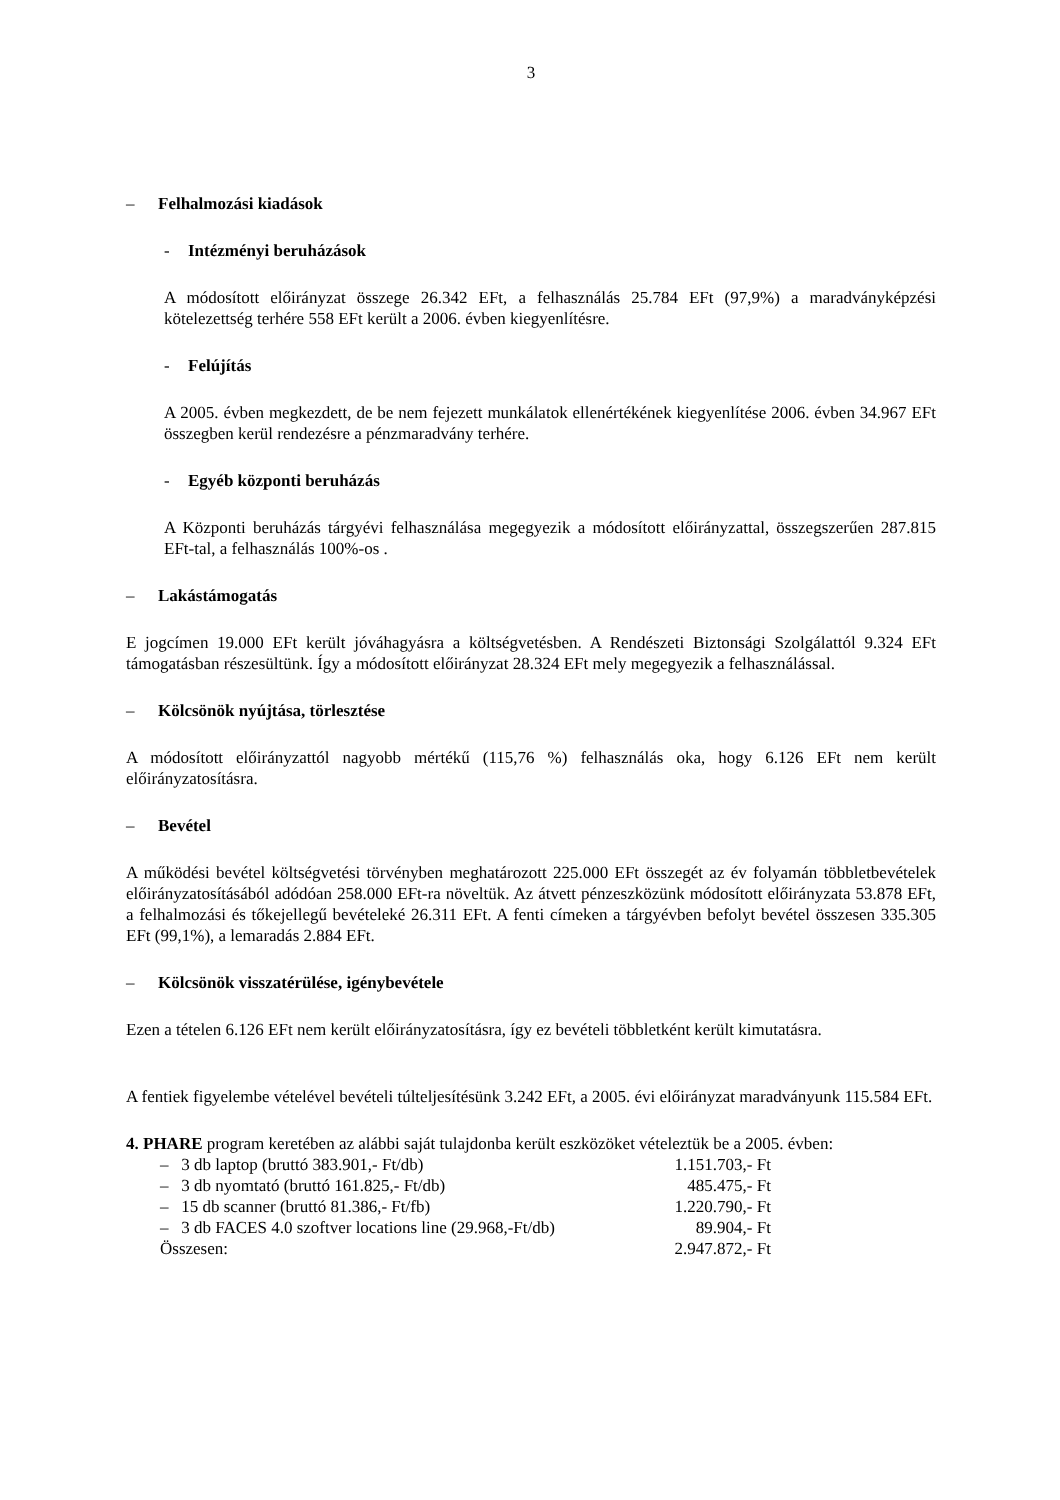3
– Felhalmozási kiadások
- Intézményi beruházások
A módosított előirányzat összege 26.342 EFt, a felhasználás 25.784 EFt (97,9%) a maradványképzési kötelezettség terhére 558 EFt került a 2006. évben kiegyenlítésre.
- Felújítás
A 2005. évben megkezdett, de be nem fejezett munkálatok ellenértékének kiegyenlítése 2006. évben 34.967 EFt összegben kerül rendezésre a pénzmaradvány terhére.
- Egyéb központi beruházás
A Központi beruházás tárgyévi felhasználása megegyezik a módosított előirányzattal, összegszerűen 287.815 EFt-tal, a felhasználás 100%-os .
– Lakástámogatás
E jogcímen 19.000 EFt került jóváhagyásra a költségvetésben. A Rendészeti Biztonsági Szolgálattól 9.324 EFt támogatásban részesültünk. Így a módosított előirányzat 28.324 EFt mely megegyezik a felhasználással.
– Kölcsönök nyújtása, törlesztése
A módosított előirányzattól nagyobb mértékű (115,76 %) felhasználás oka, hogy 6.126 EFt nem került előirányzatosításra.
– Bevétel
A működési bevétel költségvetési törvényben meghatározott 225.000 EFt összegét az év folyamán többletbevételek előirányzatosításából adódóan 258.000 EFt-ra növeltük. Az átvett pénzeszközünk módosított előirányzata 53.878 EFt, a felhalmozási és tőkejellegű bevételeké 26.311 EFt. A fenti címeken a tárgyévben befolyt bevétel összesen 335.305 EFt (99,1%), a lemaradás 2.884 EFt.
– Kölcsönök visszatérülése, igénybevétele
Ezen a tételen 6.126 EFt nem került előirányzatosításra, így ez bevételi többletként került kimutatásra.
A fentiek figyelembe vételével bevételi túlteljesítésünk 3.242 EFt, a 2005. évi előirányzat maradványunk 115.584 EFt.
4. PHARE program keretében az alábbi saját tulajdonba került eszközöket vételeztük be a 2005. évben:
| – 3 db laptop (bruttó 383.901,- Ft/db) | 1.151.703,- Ft |
| – 3 db nyomtató (bruttó 161.825,- Ft/db) | 485.475,- Ft |
| – 15 db scanner (bruttó 81.386,- Ft/fb) | 1.220.790,- Ft |
| – 3 db FACES 4.0 szoftver locations line (29.968,-Ft/db) | 89.904,- Ft |
| Összesen: | 2.947.872,- Ft |